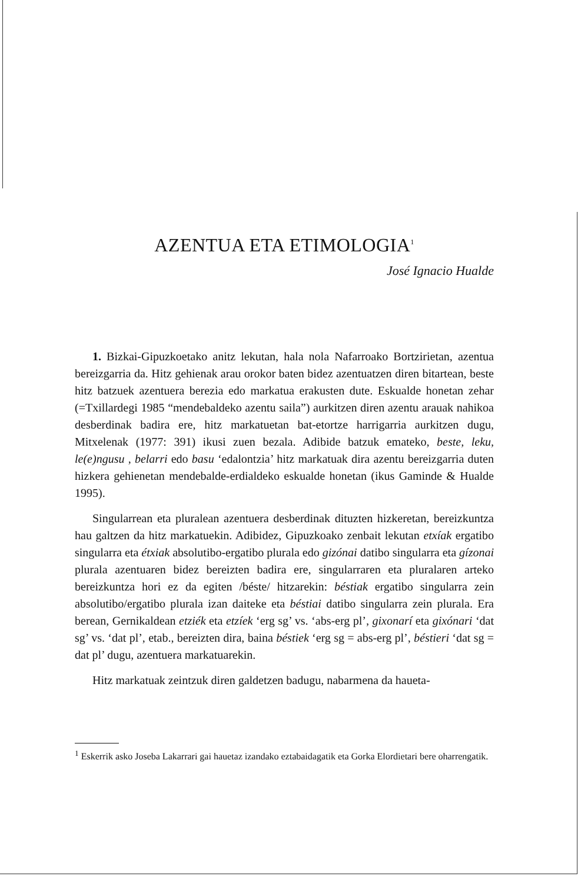AZENTUA ETA ETIMOLOGIA<sup>1</sup>
José Ignacio Hualde
1. Bizkai-Gipuzkoetako anitz lekutan, hala nola Nafarroako Bortzirietan, azentua bereizgarria da. Hitz gehienak arau orokor baten bidez azentuatzen diren bitartean, beste hitz batzuek azentuera berezia edo markatua erakusten dute. Eskualde honetan zehar (=Txillardegi 1985 “mendebaldeko azentu saila”) aurkitzen diren azentu arauak nahikoa desberdinak badira ere, hitz markatuetan bat-etortze harrigarria aurkitzen dugu, Mitxelenak (1977: 391) ikusi zuen bezala. Adibide batzuk emateko, beste, leku, le(e)ngusu , belarri edo basu ‘edalontzia’ hitz markatuak dira azentu bereizgarria duten hizkera gehienetan mendebalde-erdialdeko eskualde honetan (ikus Gaminde & Hualde 1995).
Singularrean eta pluralean azentuera desberdinak dituzten hizkeretan, bereizkuntza hau galtzen da hitz markatuekin. Adibidez, Gipuzkoako zenbait lekutan etxíak ergatibo singularra eta étxiak absolutibo-ergatibo plurala edo gizónai datibo singularra eta gízonai plurala azentuaren bidez bereizten badira ere, singularraren eta pluralaren arteko bereizkuntza hori ez da egiten /béste/ hitzarekin: béstiak ergatibo singularra zein absolutibo/ergatibo plurala izan daiteke eta béstiai datibo singularra zein plurala. Era berean, Gernikaldean etziék eta etzíek ‘erg sg’ vs. ‘abs-erg pl’, gixonarí eta gixónari ‘dat sg’ vs. ‘dat pl’, etab., bereizten dira, baina béstiek ‘erg sg = abs-erg pl’, béstieri ‘dat sg = dat pl’ dugu, azentuera markatuarekin.
Hitz markatuak zeintzuk diren galdetzen badugu, nabarmena da haueta-
<sup>1</sup> Eskerrik asko Joseba Lakarrari gai hauetaz izandako eztabaidagatik eta Gorka Elordietari bere oharrengatik.